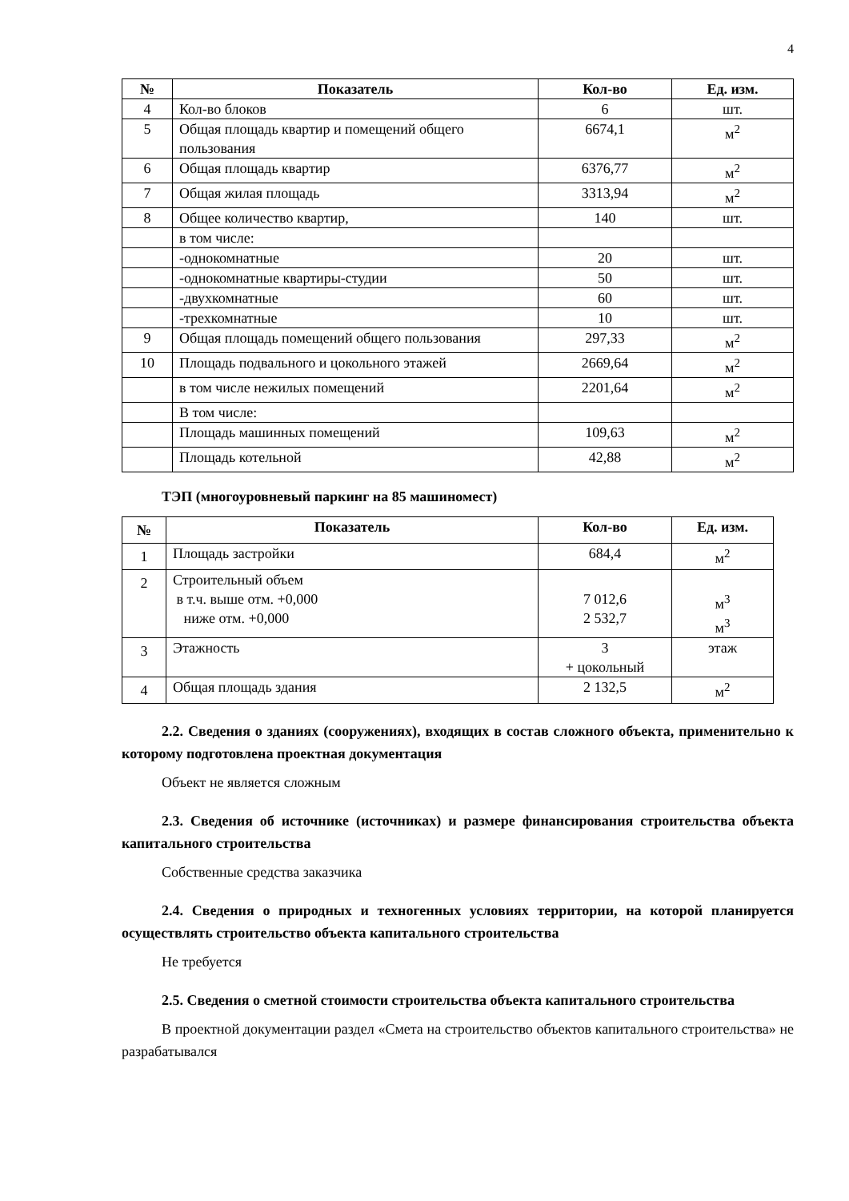4
| № | Показатель | Кол-во | Ед. изм. |
| --- | --- | --- | --- |
| 4 | Кол-во блоков | 6 | шт. |
| 5 | Общая площадь квартир и помещений общего пользования | 6674,1 | м<sup>2</sup> |
| 6 | Общая площадь квартир | 6376,77 | м<sup>2</sup> |
| 7 | Общая жилая площадь | 3313,94 | м<sup>2</sup> |
| 8 | Общее количество квартир, | 140 | шт. |
| | в том числе: | | |
| | -однокомнатные | 20 | шт. |
| | -однокомнатные квартиры-студии | 50 | шт. |
| | -двухкомнатные | 60 | шт. |
| | -трехкомнатные | 10 | шт. |
| 9 | Общая площадь помещений общего пользования | 297,33 | м<sup>2</sup> |
| 10 | Площадь подвального и цокольного этажей | 2669,64 | м<sup>2</sup> |
| | в том числе нежилых помещений | 2201,64 | м<sup>2</sup> |
| | В том числе: | | |
| | Площадь машинных помещений | 109,63 | м<sup>2</sup> |
| | Площадь котельной | 42,88 | м<sup>2</sup> |
ТЭП (многоуровневый паркинг на 85 машиномест)
| № | Показатель | Кол-во | Ед. изм. |
| --- | --- | --- | --- |
| 1 | Площадь застройки | 684,4 | м<sup>2</sup> |
| 2 | Строительный объем в т.ч. выше отм. +0,000 ниже отм. +0,000 | 7 012,6 2 532,7 | м<sup>3</sup> м<sup>3</sup> |
| 3 | Этажность | 3 + цокольный | этаж |
| 4 | Общая площадь здания | 2 132,5 | м<sup>2</sup> |
2.2. Сведения о зданиях (сооружениях), входящих в состав сложного объекта, применительно к которому подготовлена проектная документация
Объект не является сложным
2.3. Сведения об источнике (источниках) и размере финансирования строительства объекта капитального строительства
Собственные средства заказчика
2.4. Сведения о природных и техногенных условиях территории, на которой планируется осуществлять строительство объекта капитального строительства
Не требуется
2.5. Сведения о сметной стоимости строительства объекта капитального строительства
В проектной документации раздел «Смета на строительство объектов капитального строительства» не разрабатывался